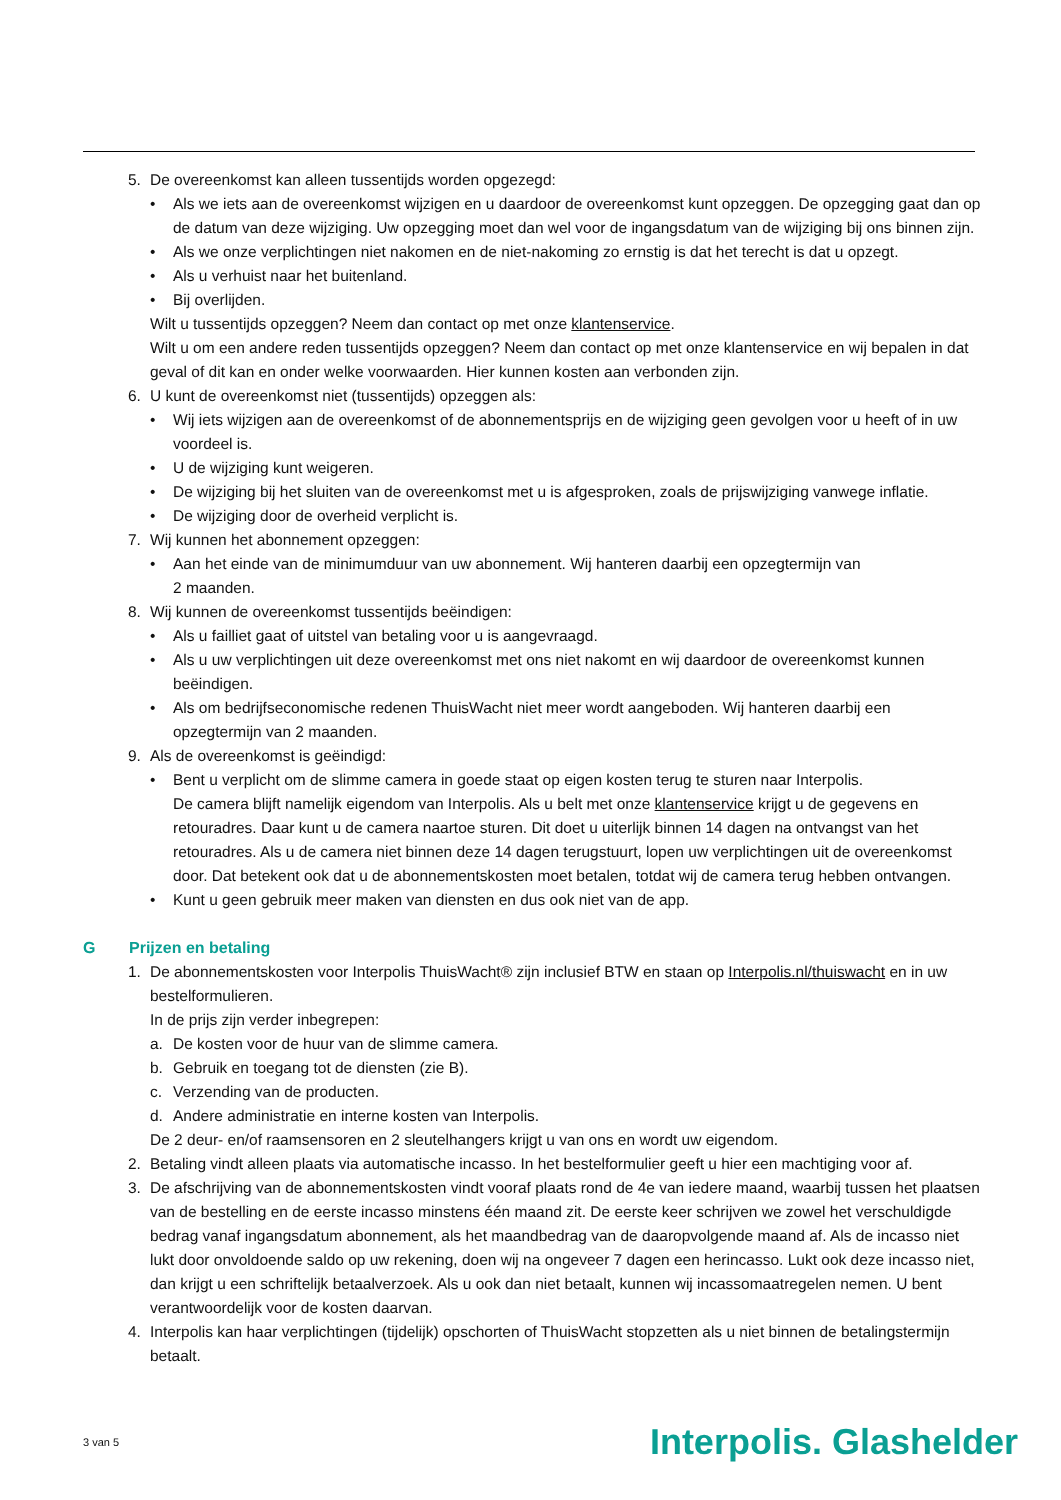5. De overeenkomst kan alleen tussentijds worden opgezegd:
• Als we iets aan de overeenkomst wijzigen en u daardoor de overeenkomst kunt opzeggen. De opzegging gaat dan op de datum van deze wijziging. Uw opzegging moet dan wel voor de ingangsdatum van de wijziging bij ons binnen zijn.
• Als we onze verplichtingen niet nakomen en de niet-nakoming zo ernstig is dat het terecht is dat u opzegt.
• Als u verhuist naar het buitenland.
• Bij overlijden.
Wilt u tussentijds opzeggen? Neem dan contact op met onze klantenservice.
Wilt u om een andere reden tussentijds opzeggen? Neem dan contact op met onze klantenservice en wij bepalen in dat geval of dit kan en onder welke voorwaarden. Hier kunnen kosten aan verbonden zijn.
6. U kunt de overeenkomst niet (tussentijds) opzeggen als:
• Wij iets wijzigen aan de overeenkomst of de abonnementsprijs en de wijziging geen gevolgen voor u heeft of in uw voordeel is.
• U de wijziging kunt weigeren.
• De wijziging bij het sluiten van de overeenkomst met u is afgesproken, zoals de prijswijziging vanwege inflatie.
• De wijziging door de overheid verplicht is.
7. Wij kunnen het abonnement opzeggen:
• Aan het einde van de minimumduur van uw abonnement. Wij hanteren daarbij een opzegtermijn van
2 maanden.
8. Wij kunnen de overeenkomst tussentijds beëindigen:
• Als u failliet gaat of uitstel van betaling voor u is aangevraagd.
• Als u uw verplichtingen uit deze overeenkomst met ons niet nakomt en wij daardoor de overeenkomst kunnen beëindigen.
• Als om bedrijfseconomische redenen ThuisWacht niet meer wordt aangeboden. Wij hanteren daarbij een opzegtermijn van 2 maanden.
9. Als de overeenkomst is geëindigd:
• Bent u verplicht om de slimme camera in goede staat op eigen kosten terug te sturen naar Interpolis.
De camera blijft namelijk eigendom van Interpolis. Als u belt met onze klantenservice krijgt u de gegevens en retouradres. Daar kunt u de camera naartoe sturen. Dit doet u uiterlijk binnen 14 dagen na ontvangst van het retouradres. Als u de camera niet binnen deze 14 dagen terugstuurt, lopen uw verplichtingen uit de overeenkomst door. Dat betekent ook dat u de abonnementskosten moet betalen, totdat wij de camera terug hebben ontvangen.
• Kunt u geen gebruik meer maken van diensten en dus ook niet van de app.
G Prijzen en betaling
1. De abonnementskosten voor Interpolis ThuisWacht® zijn inclusief BTW en staan op Interpolis.nl/thuiswacht en in uw bestelformulieren.
In de prijs zijn verder inbegrepen:
a. De kosten voor de huur van de slimme camera.
b. Gebruik en toegang tot de diensten (zie B).
c. Verzending van de producten.
d. Andere administratie en interne kosten van Interpolis.
De 2 deur- en/of raamsensoren en 2 sleutelhangers krijgt u van ons en wordt uw eigendom.
2. Betaling vindt alleen plaats via automatische incasso. In het bestelformulier geeft u hier een machtiging voor af.
3. De afschrijving van de abonnementskosten vindt vooraf plaats rond de 4e van iedere maand, waarbij tussen het plaatsen van de bestelling en de eerste incasso minstens één maand zit. De eerste keer schrijven we zowel het verschuldigde bedrag vanaf ingangsdatum abonnement, als het maandbedrag van de daaropvolgende maand af. Als de incasso niet lukt door onvoldoende saldo op uw rekening, doen wij na ongeveer 7 dagen een herincasso. Lukt ook deze incasso niet, dan krijgt u een schriftelijk betaalverzoek. Als u ook dan niet betaalt, kunnen wij incassomaatregelen nemen. U bent verantwoordelijk voor de kosten daarvan.
4. Interpolis kan haar verplichtingen (tijdelijk) opschorten of ThuisWacht stopzetten als u niet binnen de betalingstermijn betaalt.
3 van 5 Interpolis. Glashelder